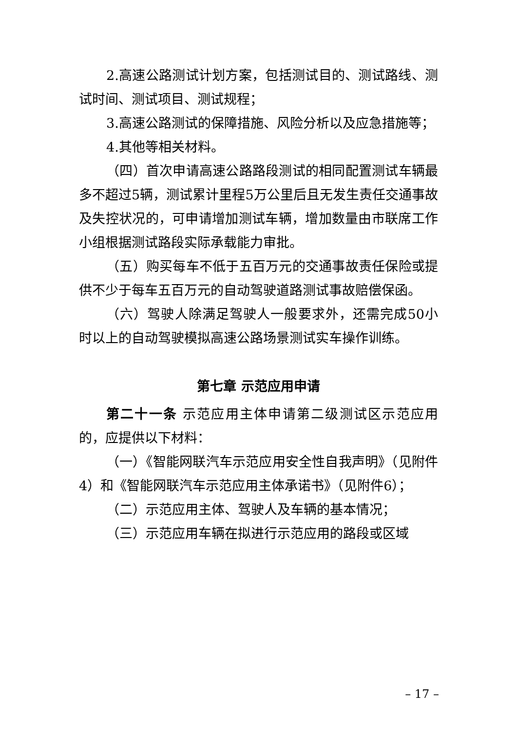2.高速公路测试计划方案，包括测试目的、测试路线、测试时间、测试项目、测试规程；
3.高速公路测试的保障措施、风险分析以及应急措施等；
4.其他等相关材料。
（四）首次申请高速公路路段测试的相同配置测试车辆最多不超过5辆，测试累计里程5万公里后且无发生责任交通事故及失控状况的，可申请增加测试车辆，增加数量由市联席工作小组根据测试路段实际承载能力审批。
（五）购买每车不低于五百万元的交通事故责任保险或提供不少于每车五百万元的自动驾驶道路测试事故赔偿保函。
（六）驾驶人除满足驾驶人一般要求外，还需完成50小时以上的自动驾驶模拟高速公路场景测试实车操作训练。
第七章 示范应用申请
第二十一条 示范应用主体申请第二级测试区示范应用的，应提供以下材料：
（一）《智能网联汽车示范应用安全性自我声明》（见附件4）和《智能网联汽车示范应用主体承诺书》（见附件6）；
（二）示范应用主体、驾驶人及车辆的基本情况；
（三）示范应用车辆在拟进行示范应用的路段或区域
– 17 –